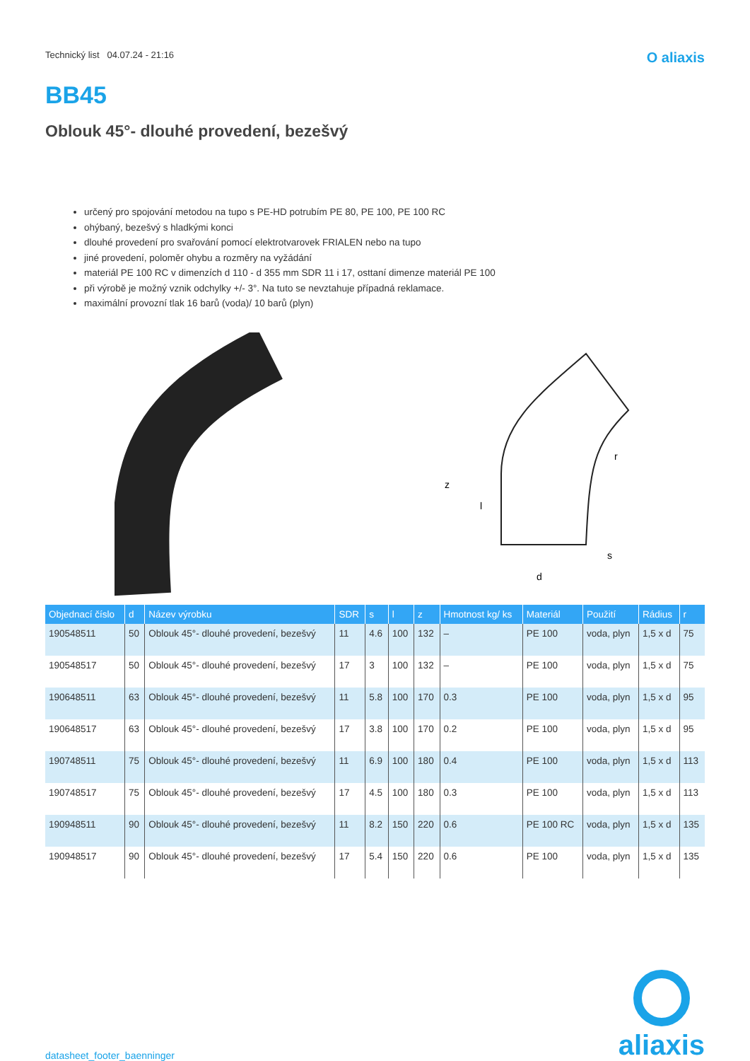Technický list 04.07.24 - 21:16 O aliaxis
BB45
Oblouk 45°- dlouhé provedení, bezešvý
určený pro spojování metodou na tupo s PE-HD potrubím PE 80, PE 100, PE 100 RC
ohýbaný, bezešvý s hladkými konci
dlouhé provedení pro svařování pomocí elektrotvarovek FRIALEN nebo na tupo
jiné provedení, poloměr ohybu a rozměry na vyžádání
materiál PE 100 RC v dimenzích d 110 - d 355 mm SDR 11 i 17, osttaní dimenze materiál PE 100
při výrobě je možný vznik odchylky +/- 3°. Na tuto se nevztahuje případná reklamace.
maximální provozní tlak 16 barů (voda)/ 10 barů (plyn)
z
l
d
s
r
| Objednací číslo | d | Název výrobku | SDR | s | l | z | Hmotnost kg/ ks | Materiál | Použití | Rádius | r |
| --- | --- | --- | --- | --- | --- | --- | --- | --- | --- | --- | --- |
| 190548511 | 50 | Oblouk 45°- dlouhé provedení, bezešvý | 11 | 4.6 | 100 | 132 | – | PE 100 | voda, plyn | 1,5 x d | 75 |
| 190548517 | 50 | Oblouk 45°- dlouhé provedení, bezešvý | 17 | 3 | 100 | 132 | – | PE 100 | voda, plyn | 1,5 x d | 75 |
| 190648511 | 63 | Oblouk 45°- dlouhé provedení, bezešvý | 11 | 5.8 | 100 | 170 | 0.3 | PE 100 | voda, plyn | 1,5 x d | 95 |
| 190648517 | 63 | Oblouk 45°- dlouhé provedení, bezešvý | 17 | 3.8 | 100 | 170 | 0.2 | PE 100 | voda, plyn | 1,5 x d | 95 |
| 190748511 | 75 | Oblouk 45°- dlouhé provedení, bezešvý | 11 | 6.9 | 100 | 180 | 0.4 | PE 100 | voda, plyn | 1,5 x d | 113 |
| 190748517 | 75 | Oblouk 45°- dlouhé provedení, bezešvý | 17 | 4.5 | 100 | 180 | 0.3 | PE 100 | voda, plyn | 1,5 x d | 113 |
| 190948511 | 90 | Oblouk 45°- dlouhé provedení, bezešvý | 11 | 8.2 | 150 | 220 | 0.6 | PE 100 RC | voda, plyn | 1,5 x d | 135 |
| 190948517 | 90 | Oblouk 45°- dlouhé provedení, bezešvý | 17 | 5.4 | 150 | 220 | 0.6 | PE 100 | voda, plyn | 1,5 x d | 135 |
datasheet_footer_baenninger
aliaxis